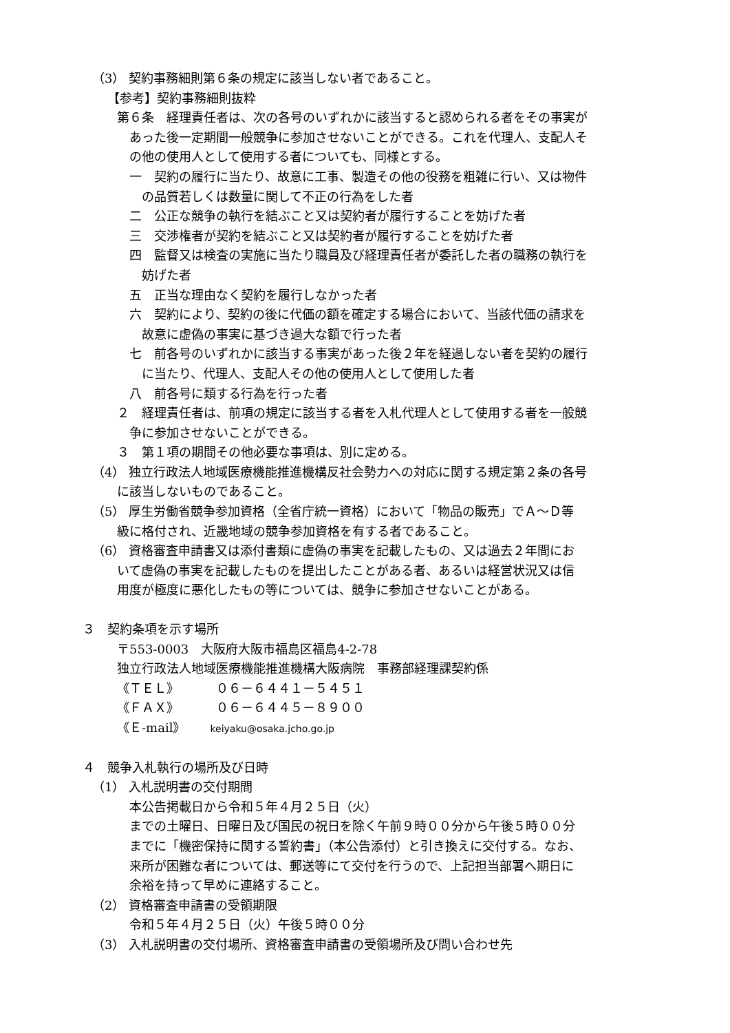（3） 契約事務細則第６条の規定に該当しない者であること。
【参考】契約事務細則抜粋
第６条　経理責任者は、次の各号のいずれかに該当すると認められる者をその事実が
あった後一定期間一般競争に参加させないことができる。これを代理人、支配人そ
の他の使用人として使用する者についても、同様とする。
一　契約の履行に当たり、故意に工事、製造その他の役務を粗雑に行い、又は物件
の品質若しくは数量に関して不正の行為をした者
二　公正な競争の執行を結ぶこと又は契約者が履行することを妨げた者
三　交渉権者が契約を結ぶこと又は契約者が履行することを妨げた者
四　監督又は検査の実施に当たり職員及び経理責任者が委託した者の職務の執行を
妨げた者
五　正当な理由なく契約を履行しなかった者
六　契約により、契約の後に代価の額を確定する場合において、当該代価の請求を
故意に虚偽の事実に基づき過大な額で行った者
七　前各号のいずれかに該当する事実があった後２年を経過しない者を契約の履行
に当たり、代理人、支配人その他の使用人として使用した者
八　前各号に類する行為を行った者
２　経理責任者は、前項の規定に該当する者を入札代理人として使用する者を一般競
争に参加させないことができる。
３　第１項の期間その他必要な事項は、別に定める。
（4） 独立行政法人地域医療機能推進機構反社会勢力への対応に関する規定第２条の各号
に該当しないものであること。
（5） 厚生労働省競争参加資格（全省庁統一資格）において「物品の販売」でＡ～Ｄ等
級に格付され、近畿地域の競争参加資格を有する者であること。
（6） 資格審査申請書又は添付書類に虚偽の事実を記載したもの、又は過去２年間にお
いて虚偽の事実を記載したものを提出したことがある者、あるいは経営状況又は信
用度が極度に悪化したもの等については、競争に参加させないことがある。
３　契約条項を示す場所
〒553-0003　大阪府大阪市福島区福島4-2-78
独立行政法人地域医療機能推進機構大阪病院　事務部経理課契約係
《ＴＥＬ》　　　０６－６４４１－５４５１
《ＦＡＸ》　　　０６－６４４５－８９００
《Ｅ-mail》　　keiyaku@osaka.jcho.go.jp
４　競争入札執行の場所及び日時
（1） 入札説明書の交付期間
本公告掲載日から令和５年４月２５日（火）
までの土曜日、日曜日及び国民の祝日を除く午前９時００分から午後５時００分
までに「機密保持に関する誓約書」（本公告添付）と引き換えに交付する。なお、
来所が困難な者については、郵送等にて交付を行うので、上記担当部署へ期日に
余裕を持って早めに連絡すること。
（2） 資格審査申請書の受領期限
令和５年４月２５日（火）午後５時００分
（3） 入札説明書の交付場所、資格審査申請書の受領場所及び問い合わせ先